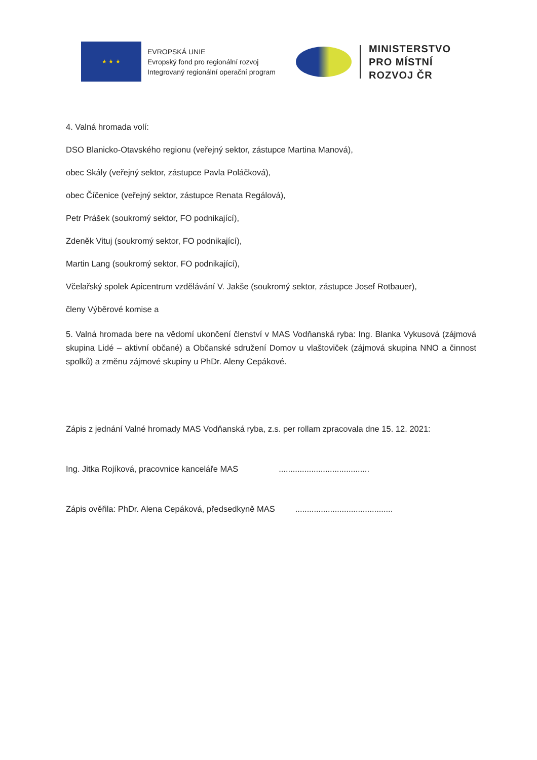★ ★ ★
EVROPSKÁ UNIE
Evropský fond pro regionální rozvoj
Integrovaný regionální operační program
MINISTERSTVO
PRO MÍSTNÍ
ROZVOJ ČR
4. Valná hromada volí:
DSO Blanicko-Otavského regionu (veřejný sektor, zástupce Martina Manová),
obec Skály (veřejný sektor, zástupce Pavla Poláčková),
obec Číčenice (veřejný sektor, zástupce Renata Regálová),
Petr Prášek (soukromý sektor, FO podnikající),
Zdeněk Vituj (soukromý sektor, FO podnikající),
Martin Lang (soukromý sektor, FO podnikající),
Včelařský spolek Apicentrum vzdělávání V. Jakše (soukromý sektor, zástupce Josef Rotbauer),
členy Výběrové komise a
5. Valná hromada bere na vědomí ukončení členství v MAS Vodňanská ryba: Ing. Blanka Vykusová (zájmová skupina Lidé – aktivní občané) a Občanské sdružení Domov u vlaštoviček (zájmová skupina NNO a činnost spolků) a změnu zájmové skupiny u PhDr. Aleny Cepákové.
Zápis z jednání Valné hromady MAS Vodňanská ryba, z.s. per rollam zpracovala dne 15. 12. 2021:
Ing. Jitka Rojíková, pracovnice kanceláře MAS .......................................
Zápis ověřila: PhDr. Alena Cepáková, předsedkyně MAS ..........................................